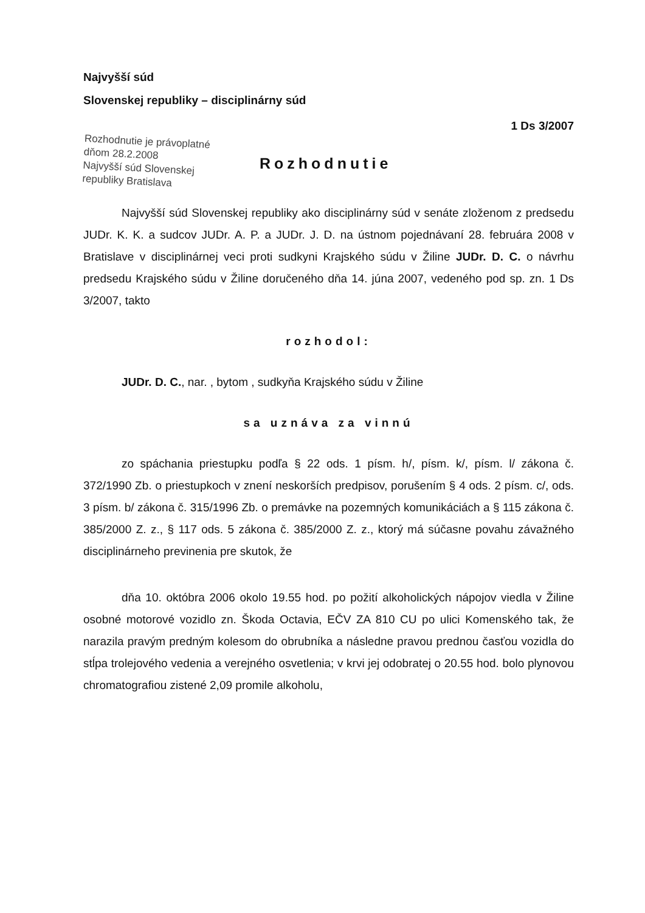Najvyšší súd
Slovenskej republiky – disciplinárny súd
1 Ds 3/2007
Rozhodnutie je právoplatné
dňom 28.2.2008
Najvyšší súd Slovenskej
republiky Bratislava
Rozhodnutie
Najvyšší súd Slovenskej republiky ako disciplinárny súd v senáte zloženom z predsedu JUDr. K. K. a sudcov JUDr. A. P. a JUDr. J. D. na ústnom pojednávaní 28. februára 2008 v Bratislave v disciplinárnej veci proti sudkyni Krajského súdu v Žiline JUDr. D. C. o návrhu predsedu Krajského súdu v Žiline doručeného dňa 14. júna 2007, vedeného pod sp. zn. 1 Ds 3/2007, takto
rozhodol:
JUDr. D. C., nar. , bytom , sudkyňa Krajského súdu v Žiline
sa uznáva za vinnú
zo spáchania priestupku podľa § 22 ods. 1 písm. h/, písm. k/, písm. l/ zákona č. 372/1990 Zb. o priestupkoch v znení neskorších predpisov, porušením § 4 ods. 2 písm. c/, ods. 3 písm. b/ zákona č. 315/1996 Zb. o premávke na pozemných komunikáciách a § 115 zákona č. 385/2000 Z. z., § 117 ods. 5 zákona č. 385/2000 Z. z., ktorý má súčasne povahu závažného disciplinárneho previnenia pre skutok, že
dňa 10. októbra 2006 okolo 19.55 hod. po požití alkoholických nápojov viedla v Žiline osobné motorové vozidlo zn. Škoda Octavia, EČV ZA 810 CU po ulici Komenského tak, že narazila pravým predným kolesom do obrubníka a následne pravou prednou časťou vozidla do stĺpa trolejového vedenia a verejného osvetlenia; v krvi jej odobratej o 20.55 hod. bolo plynovou chromatografiou zistené 2,09 promile alkoholu,